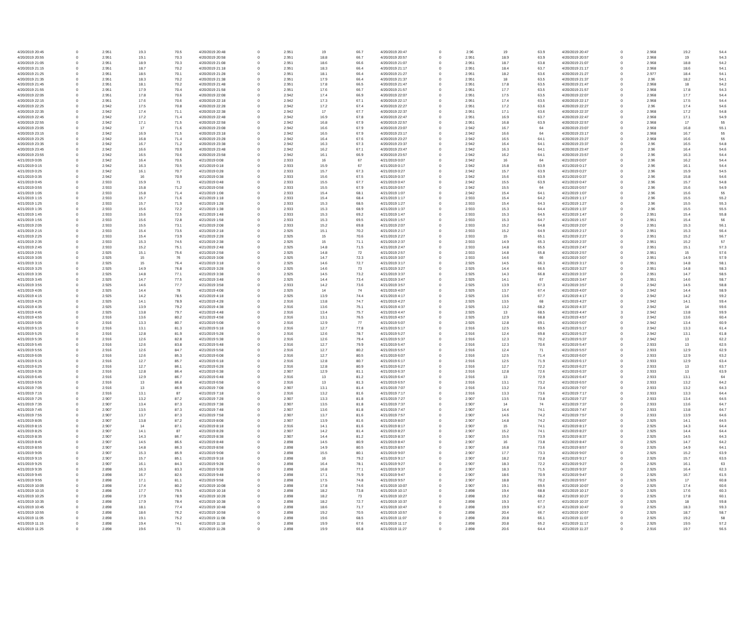| 4/20/2019 20:45 | 0 | 2.951 | 19.3 | 70.5 | 4/20/2019 20:48 | 0 | 2.951 | 19 | 66.7 | 4/20/2019 20:47 | 0 | 2.96 | 19 | 63.9 | 4/20/2019 20:47 | 0 | 2.968 | 19.2 | 54.4 |
| 4/20/2019 20:55 | 0 | 2.951 | 19.1 | 70.3 | 4/20/2019 20:58 | 0 | 2.951 | 18.8 | 66.7 | 4/20/2019 20:57 | 0 | 2.951 | 18.9 | 63.9 | 4/20/2019 20:57 | 0 | 2.968 | 19 | 54.3 |
| 4/20/2019 21:05 | 0 | 2.951 | 18.9 | 70.3 | 4/20/2019 21:08 | 0 | 2.951 | 18.6 | 66.6 | 4/20/2019 21:07 | 0 | 2.951 | 18.7 | 63.8 | 4/20/2019 21:07 | 0 | 2.968 | 18.8 | 54.2 |
| 4/20/2019 21:15 | 0 | 2.951 | 18.7 | 70.2 | 4/20/2019 21:18 | 0 | 2.951 | 18.3 | 66.4 | 4/20/2019 21:17 | 0 | 2.951 | 18.4 | 63.7 | 4/20/2019 21:17 | 0 | 2.968 | 18.6 | 54.1 |
| 4/20/2019 21:25 | 0 | 2.951 | 18.5 | 70.1 | 4/20/2019 21:28 | 0 | 2.951 | 18.1 | 66.4 | 4/20/2019 21:27 | 0 | 2.951 | 18.2 | 63.6 | 4/20/2019 21:27 | 0 | 2.977 | 18.4 | 54.1 |
| 4/20/2019 21:35 | 0 | 2.951 | 18.3 | 70.2 | 4/20/2019 21:38 | 0 | 2.951 | 17.9 | 66.4 | 4/20/2019 21:37 | 0 | 2.951 | 18 | 63.5 | 4/20/2019 21:37 | 0 | 2.96 | 18.2 | 54.1 |
| 4/20/2019 21:45 | 0 | 2.951 | 18.1 | 70.2 | 4/20/2019 21:48 | 0 | 2.951 | 17.8 | 66.5 | 4/20/2019 21:47 | 0 | 2.951 | 17.8 | 63.5 | 4/20/2019 21:47 | 0 | 2.968 | 18 | 54.2 |
| 4/20/2019 21:55 | 0 | 2.951 | 17.9 | 70.4 | 4/20/2019 21:58 | 0 | 2.951 | 17.6 | 66.7 | 4/20/2019 21:57 | 0 | 2.951 | 17.7 | 63.5 | 4/20/2019 21:57 | 0 | 2.968 | 17.8 | 54.3 |
| 4/20/2019 22:05 | 0 | 2.951 | 17.8 | 70.6 | 4/20/2019 22:08 | 0 | 2.942 | 17.4 | 66.9 | 4/20/2019 22:07 | 0 | 2.951 | 17.5 | 63.5 | 4/20/2019 22:07 | 0 | 2.968 | 17.7 | 54.4 |
| 4/20/2019 22:15 | 0 | 2.951 | 17.6 | 70.6 | 4/20/2019 22:18 | 0 | 2.942 | 17.3 | 67.1 | 4/20/2019 22:17 | 0 | 2.951 | 17.4 | 63.5 | 4/20/2019 22:17 | 0 | 2.968 | 17.5 | 54.4 |
| 4/20/2019 22:25 | 0 | 2.942 | 17.5 | 70.8 | 4/20/2019 22:28 | 0 | 2.942 | 17.2 | 67.4 | 4/20/2019 22:27 | 0 | 2.951 | 17.2 | 63.6 | 4/20/2019 22:27 | 0 | 2.96 | 17.4 | 54.6 |
| 4/20/2019 22:35 | 0 | 2.942 | 17.4 | 71.1 | 4/20/2019 22:38 | 0 | 2.942 | 17 | 67.7 | 4/20/2019 22:37 | 0 | 2.951 | 17.1 | 63.6 | 4/20/2019 22:37 | 0 | 2.968 | 17.2 | 54.8 |
| 4/20/2019 22:45 | 0 | 2.942 | 17.2 | 71.4 | 4/20/2019 22:48 | 0 | 2.942 | 16.9 | 67.8 | 4/20/2019 22:47 | 0 | 2.951 | 16.9 | 63.7 | 4/20/2019 22:47 | 0 | 2.968 | 17.1 | 54.9 |
| 4/20/2019 22:55 | 0 | 2.942 | 17.1 | 71.5 | 4/20/2019 22:58 | 0 | 2.942 | 16.8 | 67.9 | 4/20/2019 22:57 | 0 | 2.951 | 16.8 | 63.9 | 4/20/2019 22:57 | 0 | 2.968 | 17 | 55 |
| 4/20/2019 23:05 | 0 | 2.942 | 17 | 71.6 | 4/20/2019 23:08 | 0 | 2.942 | 16.6 | 67.9 | 4/20/2019 23:07 | 0 | 2.942 | 16.7 | 64 | 4/20/2019 23:07 | 0 | 2.968 | 16.8 | 55.1 |
| 4/20/2019 23:15 | 0 | 2.942 | 16.9 | 71.5 | 4/20/2019 23:18 | 0 | 2.942 | 16.5 | 67.9 | 4/20/2019 23:17 | 0 | 2.942 | 16.6 | 64 | 4/20/2019 23:17 | 0 | 2.968 | 16.7 | 55 |
| 4/20/2019 23:25 | 0 | 2.942 | 16.8 | 71.4 | 4/20/2019 23:28 | 0 | 2.942 | 16.4 | 67.6 | 4/20/2019 23:27 | 0 | 2.942 | 16.5 | 64.1 | 4/20/2019 23:27 | 0 | 2.968 | 16.6 | 55 |
| 4/20/2019 23:35 | 0 | 2.942 | 16.7 | 71.2 | 4/20/2019 23:38 | 0 | 2.942 | 16.3 | 67.3 | 4/20/2019 23:37 | 0 | 2.942 | 16.4 | 64.1 | 4/20/2019 23:37 | 0 | 2.96 | 16.5 | 54.8 |
| 4/20/2019 23:45 | 0 | 2.942 | 16.6 | 70.9 | 4/20/2019 23:48 | 0 | 2.942 | 16.2 | 67.1 | 4/20/2019 23:47 | 0 | 2.942 | 16.3 | 64.1 | 4/20/2019 23:47 | 0 | 2.96 | 16.4 | 54.6 |
| 4/20/2019 23:55 | 0 | 2.942 | 16.5 | 70.6 | 4/20/2019 23:58 | 0 | 2.942 | 16.1 | 66.9 | 4/20/2019 23:57 | 0 | 2.942 | 16.2 | 64.1 | 4/20/2019 23:57 | 0 | 2.96 | 16.3 | 54.4 |
| 4/21/2019 0:05 | 0 | 2.942 | 16.4 | 70.5 | 4/21/2019 0:08 | 0 | 2.933 | 16 | 67 | 4/21/2019 0:07 | 0 | 2.942 | 16 | 64 | 4/21/2019 0:07 | 0 | 2.96 | 16.2 | 54.4 |
| 4/21/2019 0:15 | 0 | 2.942 | 16.3 | 70.5 | 4/21/2019 0:18 | 0 | 2.933 | 15.9 | 67 | 4/21/2019 0:17 | 0 | 2.942 | 15.8 | 63.9 | 4/21/2019 0:17 | 0 | 2.96 | 16.1 | 54.4 |
| 4/21/2019 0:25 | 0 | 2.942 | 16.1 | 70.7 | 4/21/2019 0:28 | 0 | 2.933 | 15.7 | 67.3 | 4/21/2019 0:27 | 0 | 2.942 | 15.7 | 63.9 | 4/21/2019 0:27 | 0 | 2.96 | 15.9 | 54.5 |
| 4/21/2019 0:35 | 0 | 2.942 | 16 | 70.9 | 4/21/2019 0:38 | 0 | 2.933 | 15.6 | 67.5 | 4/21/2019 0:37 | 0 | 2.942 | 15.6 | 63.9 | 4/21/2019 0:37 | 0 | 2.96 | 15.8 | 54.6 |
| 4/21/2019 0:45 | 0 | 2.933 | 15.9 | 71 | 4/21/2019 0:48 | 0 | 2.933 | 15.5 | 67.7 | 4/21/2019 0:47 | 0 | 2.942 | 15.5 | 63.9 | 4/21/2019 0:47 | 0 | 2.96 | 15.7 | 54.8 |
| 4/21/2019 0:55 | 0 | 2.933 | 15.8 | 71.2 | 4/21/2019 0:58 | 0 | 2.933 | 15.5 | 67.9 | 4/21/2019 0:57 | 0 | 2.942 | 15.5 | 64 | 4/21/2019 0:57 | 0 | 2.96 | 15.6 | 54.9 |
| 4/21/2019 1:05 | 0 | 2.933 | 15.8 | 71.4 | 4/21/2019 1:08 | 0 | 2.933 | 15.4 | 68.1 | 4/21/2019 1:07 | 0 | 2.942 | 15.4 | 64.1 | 4/21/2019 1:07 | 0 | 2.96 | 15.6 | 55 |
| 4/21/2019 1:15 | 0 | 2.933 | 15.7 | 71.6 | 4/21/2019 1:18 | 0 | 2.933 | 15.4 | 68.4 | 4/21/2019 1:17 | 0 | 2.933 | 15.4 | 64.2 | 4/21/2019 1:17 | 0 | 2.96 | 15.5 | 55.2 |
| 4/21/2019 1:25 | 0 | 2.933 | 15.7 | 71.9 | 4/21/2019 1:28 | 0 | 2.933 | 15.3 | 68.5 | 4/21/2019 1:27 | 0 | 2.933 | 15.4 | 64.3 | 4/21/2019 1:27 | 0 | 2.96 | 15.5 | 55.3 |
| 4/21/2019 1:35 | 0 | 2.933 | 15.6 | 72.2 | 4/21/2019 1:38 | 0 | 2.933 | 15.3 | 68.9 | 4/21/2019 1:37 | 0 | 2.933 | 15.3 | 64.4 | 4/21/2019 1:37 | 0 | 2.96 | 15.5 | 55.5 |
| 4/21/2019 1:45 | 0 | 2.933 | 15.6 | 72.5 | 4/21/2019 1:48 | 0 | 2.933 | 15.3 | 69.2 | 4/21/2019 1:47 | 0 | 2.933 | 15.3 | 64.5 | 4/21/2019 1:47 | 0 | 2.951 | 15.4 | 55.8 |
| 4/21/2019 1:55 | 0 | 2.933 | 15.6 | 72.8 | 4/21/2019 1:58 | 0 | 2.933 | 15.3 | 69.5 | 4/21/2019 1:57 | 0 | 2.933 | 15.3 | 64.7 | 4/21/2019 1:57 | 0 | 2.951 | 15.4 | 56 |
| 4/21/2019 2:05 | 0 | 2.933 | 15.5 | 73.1 | 4/21/2019 2:08 | 0 | 2.933 | 15.2 | 69.8 | 4/21/2019 2:07 | 0 | 2.933 | 15.2 | 64.8 | 4/21/2019 2:07 | 0 | 2.951 | 15.3 | 56.1 |
| 4/21/2019 2:15 | 0 | 2.933 | 15.4 | 73.5 | 4/21/2019 2:18 | 0 | 2.925 | 15.1 | 70.2 | 4/21/2019 2:17 | 0 | 2.933 | 15.2 | 64.9 | 4/21/2019 2:17 | 0 | 2.951 | 15.3 | 56.4 |
| 4/21/2019 2:25 | 0 | 2.933 | 15.4 | 73.9 | 4/21/2019 2:28 | 0 | 2.925 | 15 | 70.6 | 4/21/2019 2:27 | 0 | 2.933 | 15 | 65.1 | 4/21/2019 2:27 | 0 | 2.951 | 15.2 | 56.7 |
| 4/21/2019 2:35 | 0 | 2.933 | 15.3 | 74.5 | 4/21/2019 2:38 | 0 | 2.925 | 15 | 71.1 | 4/21/2019 2:37 | 0 | 2.933 | 14.9 | 65.3 | 4/21/2019 2:37 | 0 | 2.951 | 15.2 | 57 |
| 4/21/2019 2:45 | 0 | 2.933 | 15.2 | 75.1 | 4/21/2019 2:48 | 0 | 2.925 | 14.8 | 71.5 | 4/21/2019 2:47 | 0 | 2.933 | 14.8 | 65.5 | 4/21/2019 2:47 | 0 | 2.951 | 15.1 | 57.3 |
| 4/21/2019 2:55 | 0 | 2.925 | 15.1 | 75.6 | 4/21/2019 2:58 | 0 | 2.925 | 14.8 | 72 | 4/21/2019 2:57 | 0 | 2.933 | 14.8 | 65.8 | 4/21/2019 2:57 | 0 | 2.951 | 15 | 57.6 |
| 4/21/2019 3:05 | 0 | 2.925 | 15 | 76 | 4/21/2019 3:08 | 0 | 2.925 | 14.7 | 72.3 | 4/21/2019 3:07 | 0 | 2.933 | 14.6 | 66 | 4/21/2019 3:07 | 0 | 2.951 | 14.9 | 57.9 |
| 4/21/2019 3:15 | 0 | 2.925 | 15 | 76.4 | 4/21/2019 3:18 | 0 | 2.925 | 14.6 | 72.7 | 4/21/2019 3:17 | 0 | 2.925 | 14.5 | 66.3 | 4/21/2019 3:17 | 0 | 2.951 | 14.8 | 58.1 |
| 4/21/2019 3:25 | 0 | 2.925 | 14.9 | 76.8 | 4/21/2019 3:28 | 0 | 2.925 | 14.6 | 73 | 4/21/2019 3:27 | 0 | 2.925 | 14.4 | 66.5 | 4/21/2019 3:27 | 0 | 2.951 | 14.8 | 58.3 |
| 4/21/2019 3:35 | 0 | 2.925 | 14.8 | 77.1 | 4/21/2019 3:38 | 0 | 2.925 | 14.5 | 73.2 | 4/21/2019 3:37 | 0 | 2.925 | 14.3 | 66.8 | 4/21/2019 3:37 | 0 | 2.951 | 14.7 | 58.5 |
| 4/21/2019 3:45 | 0 | 2.925 | 14.7 | 77.5 | 4/21/2019 3:48 | 0 | 2.925 | 14.4 | 73.4 | 4/21/2019 3:47 | 0 | 2.925 | 14.1 | 67 | 4/21/2019 3:47 | 0 | 2.951 | 14.6 | 58.7 |
| 4/21/2019 3:55 | 0 | 2.925 | 14.6 | 77.7 | 4/21/2019 3:58 | 0 | 2.933 | 14.2 | 73.6 | 4/21/2019 3:57 | 0 | 2.925 | 13.9 | 67.3 | 4/21/2019 3:57 | 0 | 2.942 | 14.5 | 58.8 |
| 4/21/2019 4:05 | 0 | 2.925 | 14.4 | 78 | 4/21/2019 4:08 | 0 | 2.925 | 14 | 74 | 4/21/2019 4:07 | 0 | 2.925 | 13.7 | 67.4 | 4/21/2019 4:07 | 0 | 2.942 | 14.4 | 58.9 |
| 4/21/2019 4:15 | 0 | 2.925 | 14.2 | 78.5 | 4/21/2019 4:18 | 0 | 2.925 | 13.9 | 74.4 | 4/21/2019 4:17 | 0 | 2.925 | 13.6 | 67.7 | 4/21/2019 4:17 | 0 | 2.942 | 14.2 | 59.2 |
| 4/21/2019 4:25 | 0 | 2.925 | 14.1 | 78.9 | 4/21/2019 4:28 | 0 | 2.916 | 13.8 | 74.7 | 4/21/2019 4:27 | 0 | 2.925 | 13.5 | 68 | 4/21/2019 4:27 | 0 | 2.942 | 14.1 | 59.4 |
| 4/21/2019 4:35 | 0 | 2.925 | 13.9 | 79.2 | 4/21/2019 4:38 | 0 | 2.916 | 13.6 | 75.1 | 4/21/2019 4:37 | 0 | 2.925 | 13.2 | 68.2 | 4/21/2019 4:37 | 0 | 2.942 | 14 | 59.6 |
| 4/21/2019 4:45 | 0 | 2.925 | 13.8 | 79.7 | 4/21/2019 4:48 | 0 | 2.916 | 13.4 | 75.7 | 4/21/2019 4:47 | 0 | 2.925 | 13 | 68.5 | 4/21/2019 4:47 | 3 | 2.942 | 13.8 | 59.9 |
| 4/21/2019 4:55 | 0 | 2.916 | 13.6 | 80.2 | 4/21/2019 4:58 | 0 | 2.916 | 13.1 | 76.5 | 4/21/2019 4:57 | 0 | 2.925 | 12.9 | 68.8 | 4/21/2019 4:57 | 0 | 2.942 | 13.6 | 60.4 |
| 4/21/2019 5:05 | 0 | 2.916 | 13.3 | 80.7 | 4/21/2019 5:08 | 0 | 2.916 | 12.9 | 77 | 4/21/2019 5:07 | 0 | 2.925 | 12.8 | 69.1 | 4/21/2019 5:07 | 0 | 2.942 | 13.4 | 60.9 |
| 4/21/2019 5:15 | 0 | 2.916 | 13.1 | 81.3 | 4/21/2019 5:18 | 0 | 2.916 | 12.7 | 77.8 | 4/21/2019 5:17 | 0 | 2.916 | 12.5 | 69.5 | 4/21/2019 5:17 | 0 | 2.942 | 13.3 | 61.4 |
| 4/21/2019 5:25 | 0 | 2.916 | 12.8 | 81.9 | 4/21/2019 5:28 | 0 | 2.916 | 12.6 | 78.7 | 4/21/2019 5:27 | 0 | 2.916 | 12.4 | 69.8 | 4/21/2019 5:27 | 0 | 2.942 | 13.1 | 61.8 |
| 4/21/2019 5:35 | 0 | 2.916 | 12.6 | 82.8 | 4/21/2019 5:38 | 0 | 2.916 | 12.6 | 79.4 | 4/21/2019 5:37 | 0 | 2.916 | 12.3 | 70.2 | 4/21/2019 5:37 | 0 | 2.942 | 13 | 62.2 |
| 4/21/2019 5:45 | 0 | 2.916 | 12.6 | 83.8 | 4/21/2019 5:48 | 0 | 2.916 | 12.7 | 79.9 | 4/21/2019 5:47 | 0 | 2.916 | 12.3 | 70.6 | 4/21/2019 5:47 | 0 | 2.933 | 13 | 62.5 |
| 4/21/2019 5:55 | 0 | 2.916 | 12.6 | 84.7 | 4/21/2019 5:58 | 0 | 2.916 | 12.7 | 80.2 | 4/21/2019 5:57 | 0 | 2.916 | 12.4 | 71 | 4/21/2019 5:57 | 0 | 2.933 | 12.9 | 62.9 |
| 4/21/2019 6:05 | 0 | 2.916 | 12.6 | 85.3 | 4/21/2019 6:08 | 0 | 2.916 | 12.7 | 80.5 | 4/21/2019 6:07 | 0 | 2.916 | 12.5 | 71.4 | 4/21/2019 6:07 | 0 | 2.933 | 12.9 | 63.2 |
| 4/21/2019 6:15 | 0 | 2.916 | 12.7 | 85.7 | 4/21/2019 6:18 | 0 | 2.916 | 12.8 | 80.7 | 4/21/2019 6:17 | 0 | 2.916 | 12.5 | 71.9 | 4/21/2019 6:17 | 0 | 2.933 | 12.9 | 63.4 |
| 4/21/2019 6:25 | 0 | 2.916 | 12.7 | 86.1 | 4/21/2019 6:28 | 0 | 2.916 | 12.8 | 80.9 | 4/21/2019 6:27 | 0 | 2.916 | 12.7 | 72.2 | 4/21/2019 6:27 | 0 | 2.933 | 13 | 63.7 |
| 4/21/2019 6:35 | 0 | 2.916 | 12.8 | 86.4 | 4/21/2019 6:38 | 0 | 2.907 | 12.9 | 81.1 | 4/21/2019 6:37 | 0 | 2.916 | 12.8 | 72.6 | 4/21/2019 6:37 | 0 | 2.933 | 13 | 63.9 |
| 4/21/2019 6:45 | 0 | 2.916 | 12.9 | 86.7 | 4/21/2019 6:48 | 0 | 2.916 | 13 | 81.2 | 4/21/2019 6:47 | 0 | 2.916 | 13 | 72.9 | 4/21/2019 6:47 | 0 | 2.933 | 13.1 | 64 |
| 4/21/2019 6:55 | 0 | 2.916 | 13 | 86.8 | 4/21/2019 6:58 | 0 | 2.916 | 13 | 81.3 | 4/21/2019 6:57 | 0 | 2.916 | 13.1 | 73.2 | 4/21/2019 6:57 | 0 | 2.933 | 13.2 | 64.2 |
| 4/21/2019 7:05 | 0 | 2.916 | 13 | 86.9 | 4/21/2019 7:08 | 0 | 2.907 | 13.1 | 81.4 | 4/21/2019 7:07 | 0 | 2.916 | 13.2 | 73.4 | 4/21/2019 7:07 | 0 | 2.933 | 13.2 | 64.3 |
| 4/21/2019 7:15 | 0 | 2.916 | 13.1 | 87 | 4/21/2019 7:18 | 0 | 2.916 | 13.2 | 81.6 | 4/21/2019 7:17 | 0 | 2.916 | 13.3 | 73.6 | 4/21/2019 7:17 | 0 | 2.933 | 13.3 | 64.4 |
| 4/21/2019 7:25 | 0 | 2.907 | 13.2 | 87.2 | 4/21/2019 7:28 | 0 | 2.907 | 13.3 | 81.8 | 4/21/2019 7:27 | 0 | 2.907 | 13.5 | 73.8 | 4/21/2019 7:27 | 0 | 2.933 | 13.4 | 64.5 |
| 4/21/2019 7:35 | 0 | 2.907 | 13.4 | 87.3 | 4/21/2019 7:38 | 0 | 2.907 | 13.5 | 81.8 | 4/21/2019 7:37 | 0 | 2.907 | 14 | 74 | 4/21/2019 7:37 | 0 | 2.933 | 13.6 | 64.7 |
| 4/21/2019 7:45 | 0 | 2.907 | 13.5 | 87.3 | 4/21/2019 7:48 | 0 | 2.907 | 13.6 | 81.8 | 4/21/2019 7:47 | 0 | 2.907 | 14.4 | 74.1 | 4/21/2019 7:47 | 0 | 2.933 | 13.8 | 64.7 |
| 4/21/2019 7:55 | 0 | 2.907 | 13.7 | 87.3 | 4/21/2019 7:58 | 0 | 2.907 | 13.7 | 81.6 | 4/21/2019 7:57 | 0 | 2.907 | 14.6 | 74.2 | 4/21/2019 7:57 | 0 | 2.933 | 13.9 | 64.6 |
| 4/21/2019 8:05 | 0 | 2.907 | 13.8 | 87.2 | 4/21/2019 8:08 | 0 | 2.907 | 13.9 | 81.6 | 4/21/2019 8:07 | 0 | 2.907 | 14.8 | 74.2 | 4/21/2019 8:07 | 0 | 2.925 | 14.1 | 64.5 |
| 4/21/2019 8:15 | 0 | 2.907 | 14 | 87.1 | 4/21/2019 8:18 | 0 | 2.916 | 14.1 | 81.6 | 4/21/2019 8:17 | 0 | 2.907 | 15 | 74.1 | 4/21/2019 8:17 | 0 | 2.925 | 14.3 | 64.4 |
| 4/21/2019 8:25 | 0 | 2.907 | 14.1 | 87 | 4/21/2019 8:28 | 0 | 2.907 | 14.2 | 81.4 | 4/21/2019 8:27 | 0 | 2.907 | 15.2 | 74.1 | 4/21/2019 8:27 | 0 | 2.925 | 14.4 | 64.4 |
| 4/21/2019 8:35 | 0 | 2.907 | 14.3 | 86.7 | 4/21/2019 8:38 | 0 | 2.907 | 14.4 | 81.2 | 4/21/2019 8:37 | 0 | 2.907 | 15.5 | 73.9 | 4/21/2019 8:37 | 0 | 2.925 | 14.5 | 64.3 |
| 4/21/2019 8:45 | 0 | 2.907 | 14.5 | 86.5 | 4/21/2019 8:48 | 0 | 2.898 | 14.5 | 80.9 | 4/21/2019 8:47 | 0 | 2.907 | 16 | 73.8 | 4/21/2019 8:47 | 0 | 2.925 | 14.7 | 64.2 |
| 4/21/2019 8:55 | 0 | 2.907 | 14.8 | 86.3 | 4/21/2019 8:58 | 0 | 2.898 | 14.9 | 80.5 | 4/21/2019 8:57 | 0 | 2.907 | 16.8 | 73.6 | 4/21/2019 8:57 | 0 | 2.925 | 14.9 | 64.1 |
| 4/21/2019 9:05 | 0 | 2.907 | 15.3 | 85.9 | 4/21/2019 9:08 | 0 | 2.898 | 15.5 | 80.1 | 4/21/2019 9:07 | 0 | 2.907 | 17.7 | 73.3 | 4/21/2019 9:07 | 0 | 2.925 | 15.2 | 63.9 |
| 4/21/2019 9:15 | 0 | 2.907 | 15.7 | 85.1 | 4/21/2019 9:18 | 0 | 2.898 | 16 | 79.2 | 4/21/2019 9:17 | 0 | 2.907 | 18.2 | 72.8 | 4/21/2019 9:17 | 0 | 2.925 | 15.7 | 63.5 |
| 4/21/2019 9:25 | 0 | 2.907 | 16.1 | 84.3 | 4/21/2019 9:28 | 0 | 2.898 | 16.4 | 78.1 | 4/21/2019 9:27 | 0 | 2.907 | 18.3 | 72.2 | 4/21/2019 9:27 | 0 | 2.925 | 16.1 | 63 |
| 4/21/2019 9:35 | 0 | 2.898 | 16.3 | 83.3 | 4/21/2019 9:38 | 0 | 2.898 | 16.8 | 77.1 | 4/21/2019 9:37 | 0 | 2.907 | 18.3 | 71.5 | 4/21/2019 9:37 | 0 | 2.925 | 16.4 | 62.3 |
| 4/21/2019 9:45 | 0 | 2.898 | 16.7 | 82.5 | 4/21/2019 9:48 | 0 | 2.898 | 17.1 | 75.9 | 4/21/2019 9:47 | 0 | 2.907 | 18.6 | 70.9 | 4/21/2019 9:47 | 0 | 2.925 | 16.7 | 61.5 |
| 4/21/2019 9:55 | 0 | 2.898 | 17.1 | 81.1 | 4/21/2019 9:58 | 0 | 2.898 | 17.5 | 74.8 | 4/21/2019 9:57 | 0 | 2.907 | 18.8 | 70.2 | 4/21/2019 9:57 | 0 | 2.925 | 17 | 60.8 |
| 4/21/2019 10:05 | 0 | 2.898 | 17.4 | 80.2 | 4/21/2019 10:08 | 0 | 2.898 | 17.8 | 74.6 | 4/21/2019 10:07 | 0 | 2.907 | 19.1 | 69.5 | 4/21/2019 10:07 | 0 | 2.925 | 17.4 | 60.6 |
| 4/21/2019 10:15 | 0 | 2.898 | 17.7 | 79.5 | 4/21/2019 10:18 | 0 | 2.898 | 18.2 | 73.8 | 4/21/2019 10:17 | 0 | 2.898 | 19.4 | 68.8 | 4/21/2019 10:17 | 0 | 2.925 | 17.6 | 60.3 |
| 4/21/2019 10:25 | 0 | 2.898 | 17.9 | 78.9 | 4/21/2019 10:28 | 0 | 2.898 | 18.2 | 73 | 4/21/2019 10:27 | 0 | 2.898 | 19.2 | 68.2 | 4/21/2019 10:27 | 0 | 2.925 | 17.8 | 60.1 |
| 4/21/2019 10:35 | 0 | 2.898 | 17.9 | 78.4 | 4/21/2019 10:38 | 0 | 2.898 | 18.2 | 72.7 | 4/21/2019 10:37 | 0 | 2.898 | 19.3 | 67.7 | 4/21/2019 10:37 | 0 | 2.925 | 18 | 59.8 |
| 4/21/2019 10:45 | 0 | 2.898 | 18.1 | 77.4 | 4/21/2019 10:48 | 0 | 2.898 | 18.6 | 71.7 | 4/21/2019 10:47 | 0 | 2.898 | 19.9 | 67.3 | 4/21/2019 10:47 | 0 | 2.925 | 18.3 | 59.3 |
| 4/21/2019 10:55 | 0 | 2.898 | 18.6 | 76.2 | 4/21/2019 10:58 | 0 | 2.898 | 19.2 | 70.5 | 4/21/2019 10:57 | 0 | 2.898 | 20.4 | 66.7 | 4/21/2019 10:57 | 0 | 2.925 | 18.7 | 58.7 |
| 4/21/2019 11:05 | 0 | 2.898 | 19.1 | 75.2 | 4/21/2019 11:08 | 0 | 2.898 | 19.6 | 68.5 | 4/21/2019 11:07 | 0 | 2.898 | 20.8 | 66.1 | 4/21/2019 11:07 | 0 | 2.925 | 19.2 | 58 |
| 4/21/2019 11:15 | 0 | 2.898 | 19.4 | 74.1 | 4/21/2019 11:18 | 0 | 2.898 | 19.9 | 67.6 | 4/21/2019 11:17 | 0 | 2.898 | 20.8 | 65.2 | 4/21/2019 11:17 | 0 | 2.925 | 19.5 | 57.2 |
| 4/21/2019 11:25 | 0 | 2.898 | 19.6 | 73 | 4/21/2019 11:28 | 0 | 2.898 | 19.9 | 66.8 | 4/21/2019 11:27 | 0 | 2.898 | 20.6 | 64.4 | 4/21/2019 11:27 | 0 | 2.916 | 19.7 | 56.5 |